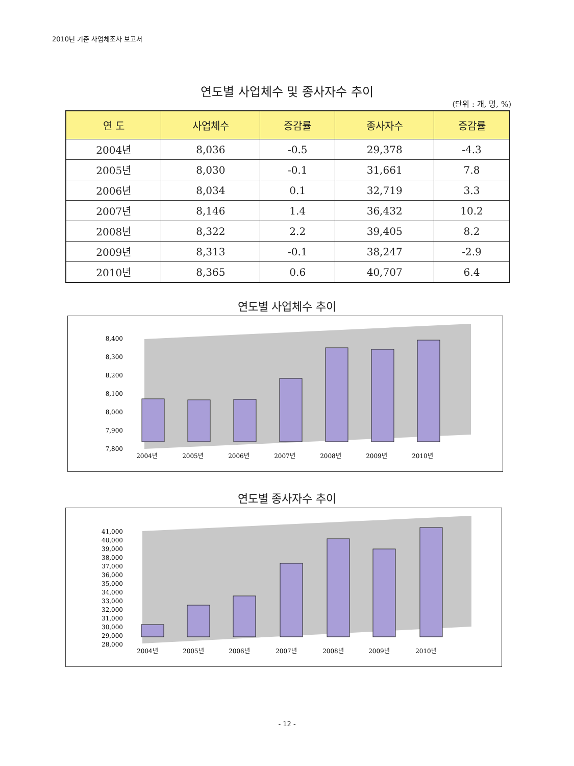2010년 기준 사업체조사 보고서
연도별 사업체수 및 종사자수 추이
(단위 : 개, 명, %)
| 연 도 | 사업체수 | 증감률 | 종사자수 | 증감률 |
| --- | --- | --- | --- | --- |
| 2004년 | 8,036 | -0.5 | 29,378 | -4.3 |
| 2005년 | 8,030 | -0.1 | 31,661 | 7.8 |
| 2006년 | 8,034 | 0.1 | 32,719 | 3.3 |
| 2007년 | 8,146 | 1.4 | 36,432 | 10.2 |
| 2008년 | 8,322 | 2.2 | 39,405 | 8.2 |
| 2009년 | 8,313 | -0.1 | 38,247 | -2.9 |
| 2010년 | 8,365 | 0.6 | 40,707 | 6.4 |
연도별 사업체수 추이
8,400
8,300
8,200
8,100
8,000
7,900
7,800
2004년
2005년
2006년
2007년
2008년
2009년
2010년
연도별 종사자수 추이
41,000
40,000
39,000
38,000
37,000
36,000
35,000
34,000
33,000
32,000
31,000
30,000
29,000
28,000
2004년
2005년
2006년
2007년
2008년
2009년
2010년
- 12 -